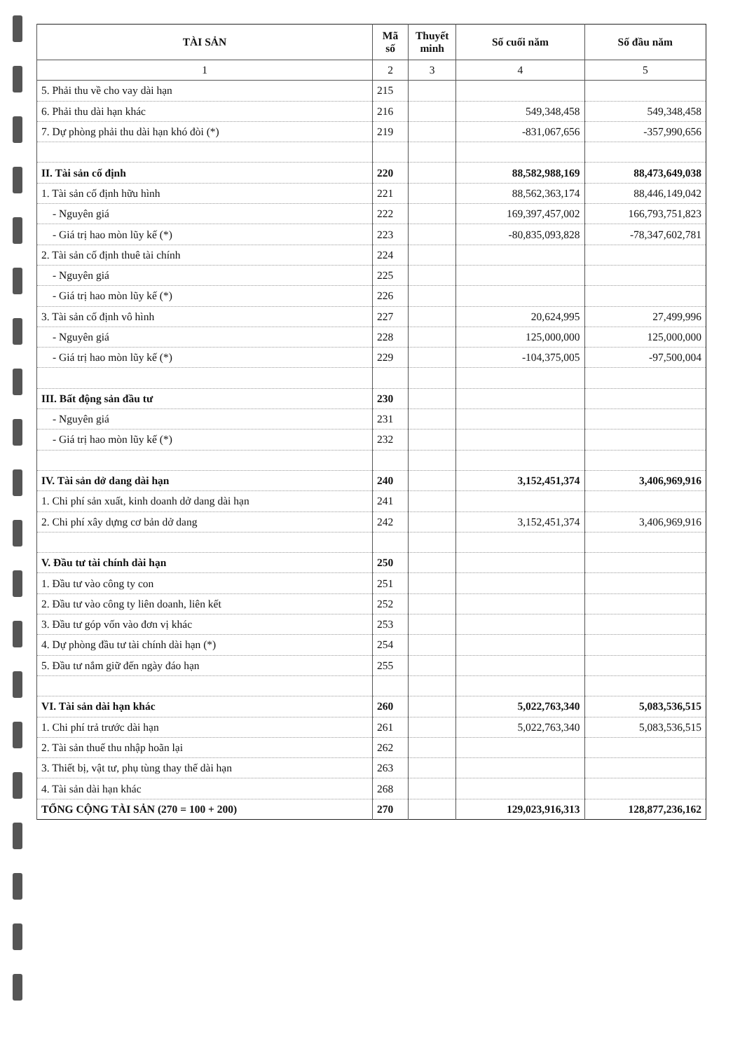| TÀI SẢN | Mã số | Thuyết minh | Số cuối năm | Số đầu năm |
| --- | --- | --- | --- | --- |
| 1 | 2 | 3 | 4 | 5 |
| 5. Phải thu về cho vay dài hạn | 215 | | | |
| 6. Phải thu dài hạn khác | 216 | | 549,348,458 | 549,348,458 |
| 7. Dự phòng phải thu dài hạn khó đòi (*) | 219 | | -831,067,656 | -357,990,656 |
| II. Tài sản cố định | 220 | | 88,582,988,169 | 88,473,649,038 |
| 1. Tài sản cố định hữu hình | 221 | | 88,562,363,174 | 88,446,149,042 |
| - Nguyên giá | 222 | | 169,397,457,002 | 166,793,751,823 |
| - Giá trị hao mòn lũy kế (*) | 223 | | -80,835,093,828 | -78,347,602,781 |
| 2. Tài sản cố định thuê tài chính | 224 | | | |
| - Nguyên giá | 225 | | | |
| - Giá trị hao mòn lũy kế (*) | 226 | | | |
| 3. Tài sản cố định vô hình | 227 | | 20,624,995 | 27,499,996 |
| - Nguyên giá | 228 | | 125,000,000 | 125,000,000 |
| - Giá trị hao mòn lũy kế (*) | 229 | | -104,375,005 | -97,500,004 |
| III. Bất động sản đầu tư | 230 | | | |
| - Nguyên giá | 231 | | | |
| - Giá trị hao mòn lũy kế (*) | 232 | | | |
| IV. Tài sản dở dang dài hạn | 240 | | 3,152,451,374 | 3,406,969,916 |
| 1. Chi phí sản xuất, kinh doanh dở dang dài hạn | 241 | | | |
| 2. Chi phí xây dựng cơ bản dở dang | 242 | | 3,152,451,374 | 3,406,969,916 |
| V. Đầu tư tài chính dài hạn | 250 | | | |
| 1. Đầu tư vào công ty con | 251 | | | |
| 2. Đầu tư vào công ty liên doanh, liên kết | 252 | | | |
| 3. Đầu tư góp vốn vào đơn vị khác | 253 | | | |
| 4. Dự phòng đầu tư tài chính dài hạn (*) | 254 | | | |
| 5. Đầu tư nắm giữ đến ngày đáo hạn | 255 | | | |
| VI. Tài sản dài hạn khác | 260 | | 5,022,763,340 | 5,083,536,515 |
| 1. Chi phí trả trước dài hạn | 261 | | 5,022,763,340 | 5,083,536,515 |
| 2. Tài sản thuế thu nhập hoãn lại | 262 | | | |
| 3. Thiết bị, vật tư, phụ tùng thay thế dài hạn | 263 | | | |
| 4. Tài sản dài hạn khác | 268 | | | |
| TỔNG CỘNG TÀI SẢN (270 = 100 + 200) | 270 | | 129,023,916,313 | 128,877,236,162 |